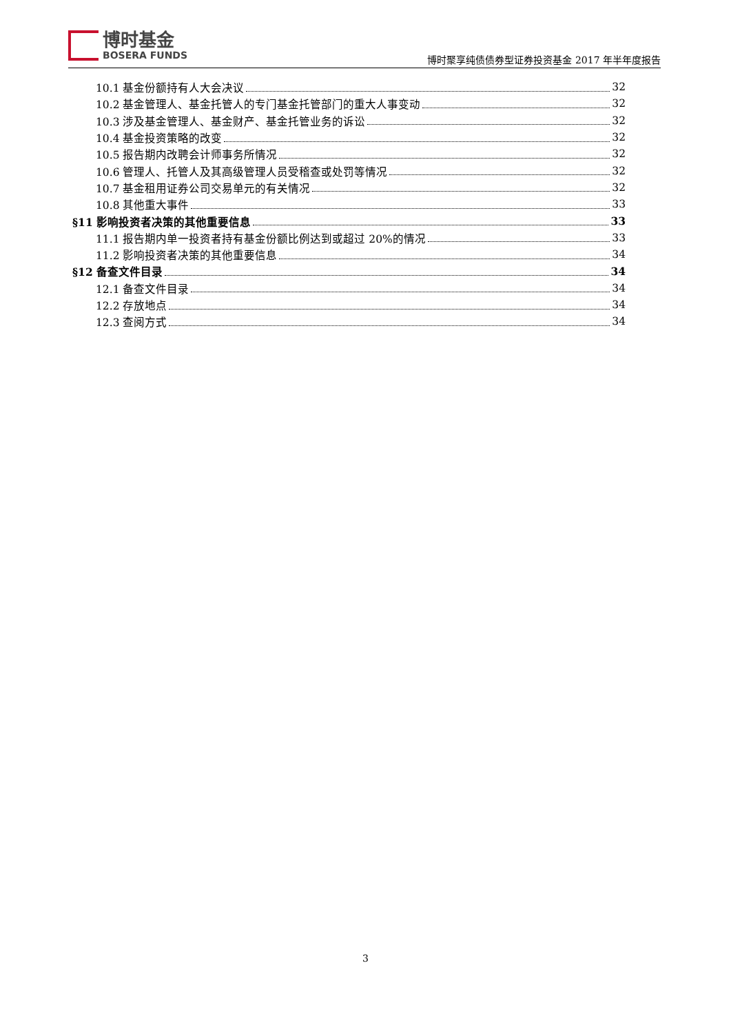博时基金
BOSERA FUNDS
博时聚享纯债债券型证券投资基金 2017 年半年度报告
10.1 基金份额持有人大会决议 32
10.2 基金管理人、基金托管人的专门基金托管部门的重大人事变动 32
10.3 涉及基金管理人、基金财产、基金托管业务的诉讼 32
10.4 基金投资策略的改变 32
10.5 报告期内改聘会计师事务所情况 32
10.6 管理人、托管人及其高级管理人员受稽查或处罚等情况 32
10.7 基金租用证券公司交易单元的有关情况 32
10.8 其他重大事件 33
§11 影响投资者决策的其他重要信息 33
11.1 报告期内单一投资者持有基金份额比例达到或超过 20%的情况 33
11.2 影响投资者决策的其他重要信息 34
§12 备查文件目录 34
12.1 备查文件目录 34
12.2 存放地点 34
12.3 查阅方式 34
3